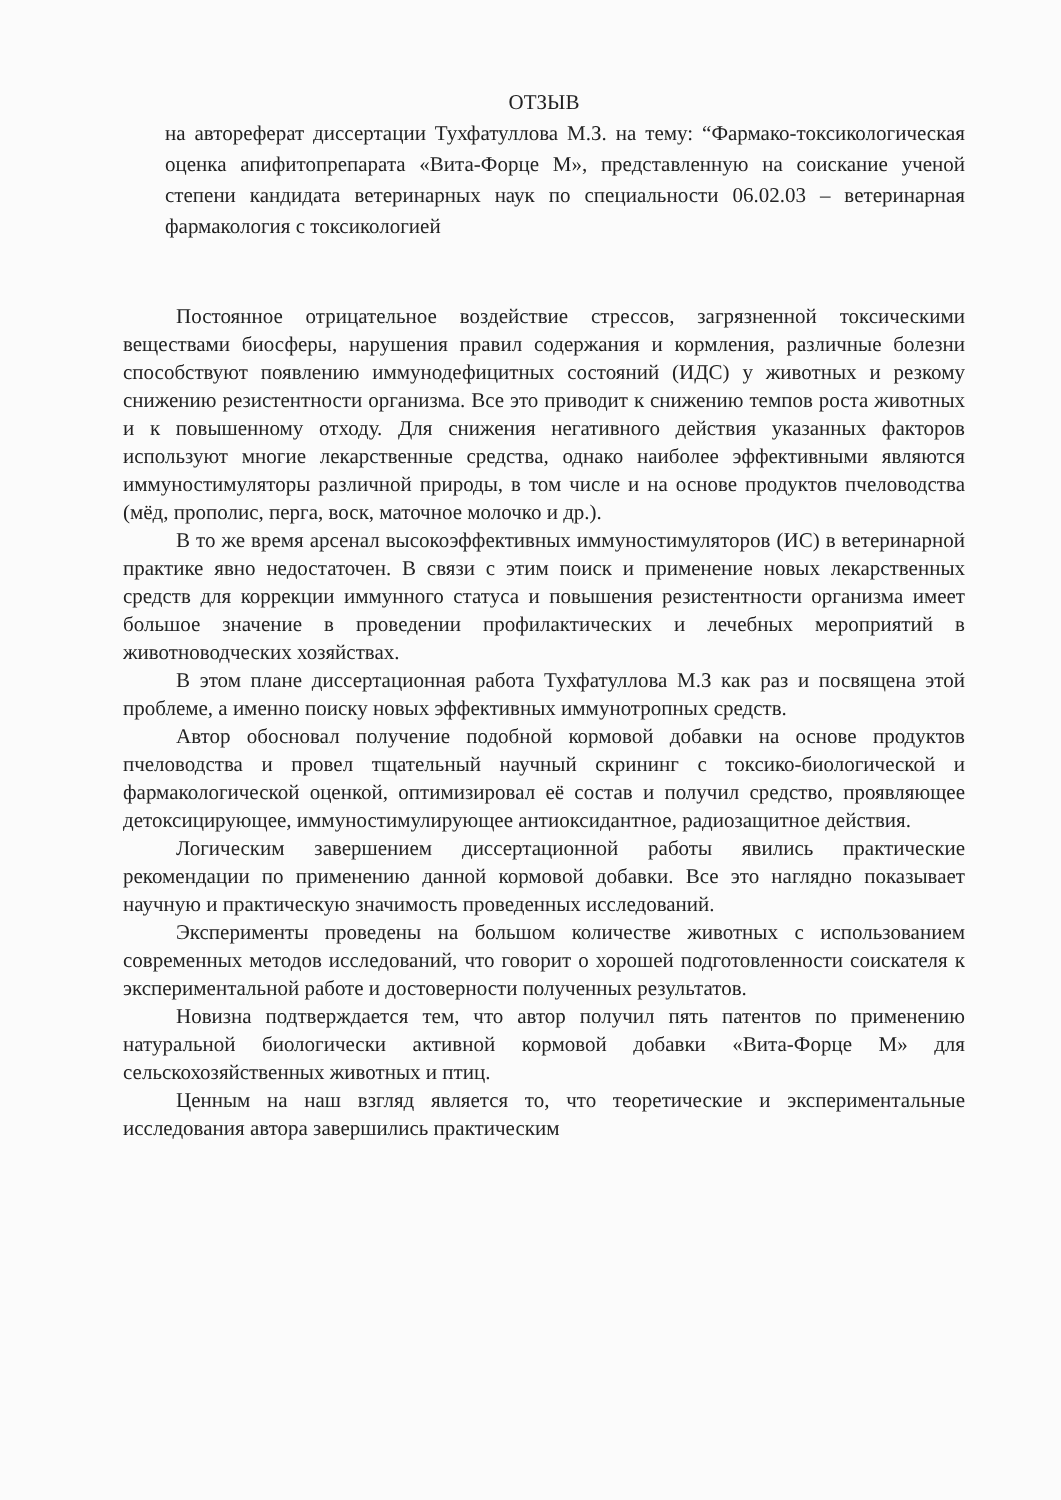ОТЗЫВ
на автореферат диссертации Тухфатуллова М.З. на тему: “Фармако-токсикологическая оценка апифитопрепарата «Вита-Форце М», представленную на соискание ученой степени кандидата ветеринарных наук по специальности 06.02.03 – ветеринарная фармакология с токсикологией
Постоянное отрицательное воздействие стрессов, загрязненной токсическими веществами биосферы, нарушения правил содержания и кормления, различные болезни способствуют появлению иммунодефицитных состояний (ИДС) у животных и резкому снижению резистентности организма. Все это приводит к снижению темпов роста животных и к повышенному отходу. Для снижения негативного действия указанных факторов используют многие лекарственные средства, однако наиболее эффективными являются иммуностимуляторы различной природы, в том числе и на основе продуктов пчеловодства (мёд, прополис, перга, воск, маточное молочко и др.).
В то же время арсенал высокоэффективных иммуностимуляторов (ИС) в ветеринарной практике явно недостаточен. В связи с этим поиск и применение новых лекарственных средств для коррекции иммунного статуса и повышения резистентности организма имеет большое значение в проведении профилактических и лечебных мероприятий в животноводческих хозяйствах.
В этом плане диссертационная работа Тухфатуллова М.З как раз и посвящена этой проблеме, а именно поиску новых эффективных иммунотропных средств.
Автор обосновал получение подобной кормовой добавки на основе продуктов пчеловодства и провел тщательный научный скрининг с токсико-биологической и фармакологической оценкой, оптимизировал её состав и получил средство, проявляющее детоксицирующее, иммуностимулирующее антиоксидантное, радиозащитное действия.
Логическим завершением диссертационной работы явились практические рекомендации по применению данной кормовой добавки. Все это наглядно показывает научную и практическую значимость проведенных исследований.
Эксперименты проведены на большом количестве животных с использованием современных методов исследований, что говорит о хорошей подготовленности соискателя к экспериментальной работе и достоверности полученных результатов.
Новизна подтверждается тем, что автор получил пять патентов по применению натуральной биологически активной кормовой добавки «Вита-Форце М» для сельскохозяйственных животных и птиц.
Ценным на наш взгляд является то, что теоретические и экспериментальные исследования автора завершились практическим